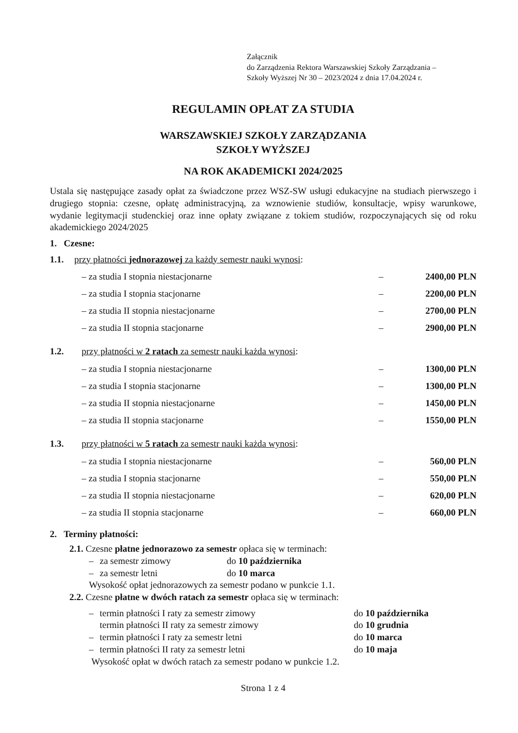Załącznik
do Zarządzenia Rektora Warszawskiej Szkoły Zarządzania –
Szkoły Wyższej Nr 30 – 2023/2024 z dnia 17.04.2024 r.
REGULAMIN OPŁAT ZA STUDIA
WARSZAWSKIEJ SZKOŁY ZARZĄDZANIA
SZKOŁY WYŻSZEJ
NA ROK AKADEMICKI 2024/2025
Ustala się następujące zasady opłat za świadczone przez WSZ-SW usługi edukacyjne na studiach pierwszego i drugiego stopnia: czesne, opłatę administracyjną, za wznowienie studiów, konsultacje, wpisy warunkowe, wydanie legitymacji studenckiej oraz inne opłaty związane z tokiem studiów, rozpoczynających się od roku akademickiego 2024/2025
1. Czesne:
1.1. przy płatności jednorazowej za każdy semestr nauki wynosi:
– za studia I stopnia niestacjonarne
– 2400,00 PLN
– za studia I stopnia stacjonarne
– 2200,00 PLN
– za studia II stopnia niestacjonarne
– 2700,00 PLN
– za studia II stopnia stacjonarne
– 2900,00 PLN
1.2. przy płatności w 2 ratach za semestr nauki każda wynosi:
– za studia I stopnia niestacjonarne
– 1300,00 PLN
– za studia I stopnia stacjonarne
– 1300,00 PLN
– za studia II stopnia niestacjonarne
– 1450,00 PLN
– za studia II stopnia stacjonarne
– 1550,00 PLN
1.3. przy płatności w 5 ratach za semestr nauki każda wynosi:
– za studia I stopnia niestacjonarne
– 560,00 PLN
– za studia I stopnia stacjonarne
– 550,00 PLN
– za studia II stopnia niestacjonarne
– 620,00 PLN
– za studia II stopnia stacjonarne
– 660,00 PLN
2. Terminy płatności:
2.1. Czesne płatne jednorazowo za semestr opłaca się w terminach:
– za semestr zimowy do 10 października
– za semestr letni do 10 marca
Wysokość opłat jednorazowych za semestr podano w punkcie 1.1.
2.2. Czesne płatne w dwóch ratach za semestr opłaca się w terminach:
– termin płatności I raty za semestr zimowy do 10 października
termin płatności II raty za semestr zimowy do 10 grudnia
– termin płatności I raty za semestr letni do 10 marca
– termin płatności II raty za semestr letni do 10 maja
Wysokość opłat w dwóch ratach za semestr podano w punkcie 1.2.
Strona 1 z 4